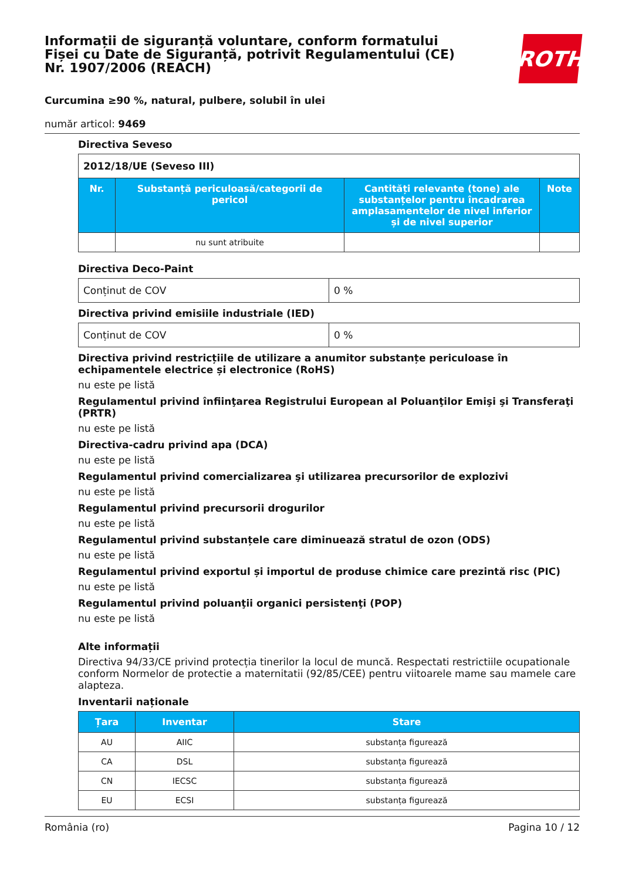Informații de siguranță voluntare, conform formatului Fișei cu Date de Siguranță, potrivit Regulamentului (CE) Nr. 1907/2006 (REACH)
ROTH
Curcumina ≥90 %, natural, pulbere, solubil în ulei
număr articol: 9469
Directiva Seveso
| 2012/18/UE (Seveso III) | | | |
| Nr. | Substanță periculoasă/categorii de pericol | Cantități relevante (tone) ale substanțelor pentru încadrarea amplasamentelor de nivel inferior și de nivel superior | Note |
| | nu sunt atribuite | | |
Directiva Deco-Paint
| Conținut de COV | 0 % |
Directiva privind emisiile industriale (IED)
| Conținut de COV | 0 % |
Directiva privind restricțiile de utilizare a anumitor substanțe periculoase în echipamentele electrice și electronice (RoHS)
nu este pe listă
Regulamentul privind înfiinţarea Registrului European al Poluanţilor Emişi şi Transferaţi (PRTR)
nu este pe listă
Directiva-cadru privind apa (DCA)
nu este pe listă
Regulamentul privind comercializarea şi utilizarea precursorilor de explozivi
nu este pe listă
Regulamentul privind precursorii drogurilor
nu este pe listă
Regulamentul privind substanțele care diminuează stratul de ozon (ODS)
nu este pe listă
Regulamentul privind exportul și importul de produse chimice care prezintă risc (PIC)
nu este pe listă
Regulamentul privind poluanţii organici persistenţi (POP)
nu este pe listă
Alte informații
Directiva 94/33/CE privind protecția tinerilor la locul de muncă. Respectati restrictiile ocupationale conform Normelor de protectie a maternitatii (92/85/CEE) pentru viitoarele mame sau mamele care alapteza.
Inventarii naționale
| Țara | Inventar | Stare |
| --- | --- | --- |
| AU | AIIC | substanța figurează |
| CA | DSL | substanța figurează |
| CN | IECSC | substanța figurează |
| EU | ECSI | substanța figurează |
România (ro) Pagina 10 / 12